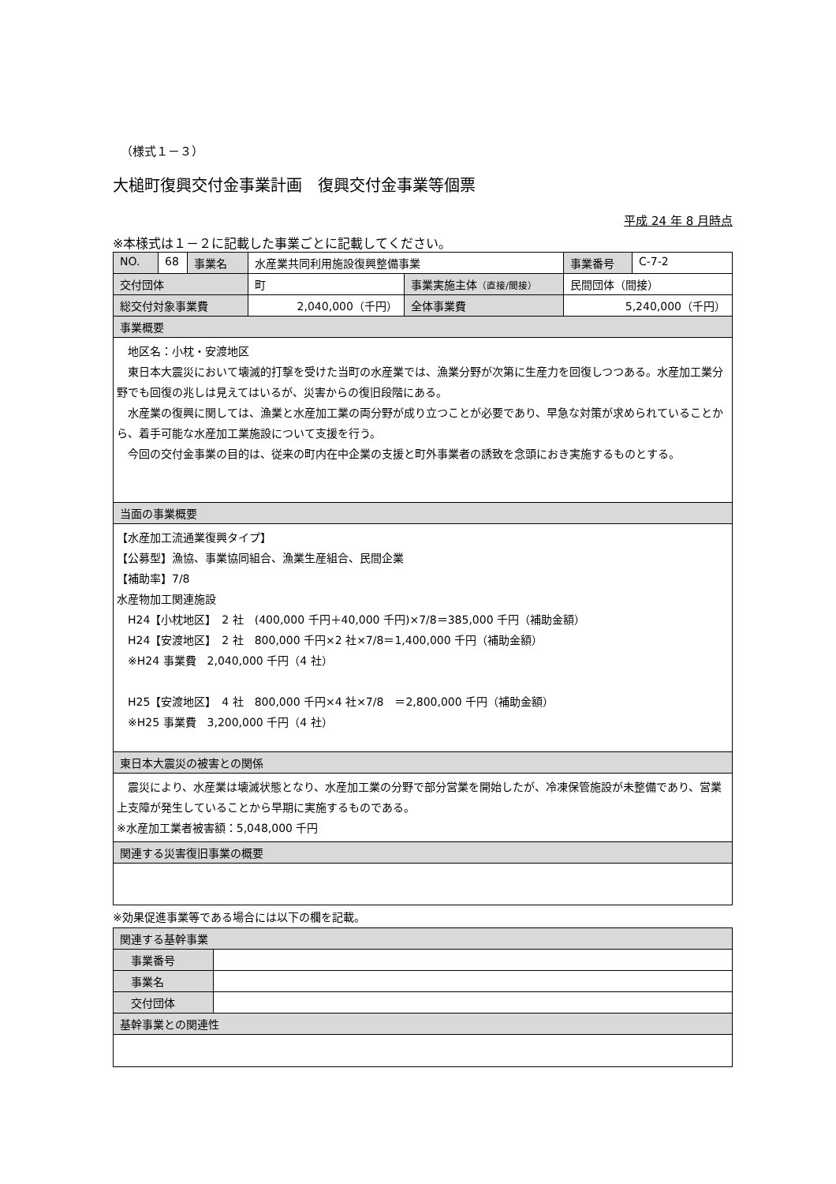（様式１－３）
大槌町復興交付金事業計画　復興交付金事業等個票
平成 24 年 8 月時点
※本様式は１－２に記載した事業ごとに記載してください。
| NO. | 68 | 事業名 | 水産業共同利用施設復興整備事業 | | 事業番号 | C-7-2 |
| 交付団体 | | | 町 | 事業実施主体 （直接/間接） | 民間団体（間接） | |
| 総交付対象事業費 | | | 2,040,000（千円） | 全体事業費 | 5,240,000（千円） | |
| 事業概要 | | | | | | |
| 地区名：小枕・安渡地区 東日本大震災において壊滅的打撃を受けた当町の水産業では、漁業分野が次第に生産力を回復しつつある。水産加工業分野でも回復の兆しは見えてはいるが、災害からの復旧段階にある。 水産業の復興に関しては、漁業と水産加工業の両分野が成り立つことが必要であり、早急な対策が求められていることから、着手可能な水産加工業施設について支援を行う。 今回の交付金事業の目的は、従来の町内在中企業の支援と町外事業者の誘致を念頭におき実施するものとする。 | | | | | | |
| 当面の事業概要 | | | | | | |
| 【水産加工流通業復興タイプ】 【公募型】漁協、事業協同組合、漁業生産組合、民間企業 【補助率】7/8 水産物加工関連施設 H24【小枕地区】 2 社 (400,000 千円＋40,000 千円)×7/8＝385,000 千円（補助金額） H24【安渡地区】 2 社 800,000 千円×2 社×7/8＝1,400,000 千円（補助金額） ※H24 事業費 2,040,000 千円（4 社） H25【安渡地区】 4 社 800,000 千円×4 社×7/8 ＝2,800,000 千円（補助金額） ※H25 事業費 3,200,000 千円（4 社） | | | | | | |
| 東日本大震災の被害との関係 | | | | | | |
| 震災により、水産業は壊滅状態となり、水産加工業の分野で部分営業を開始したが、冷凍保管施設が未整備であり、営業上支障が発生していることから早期に実施するものである。 ※水産加工業者被害額：5,048,000 千円 | | | | | | |
| 関連する災害復旧事業の概要 | | | | | | |
※効果促進事業等である場合には以下の欄を記載。
| 関連する基幹事業 | |
| 事業番号 | |
| 事業名 | |
| 交付団体 | |
| 基幹事業との関連性 | |